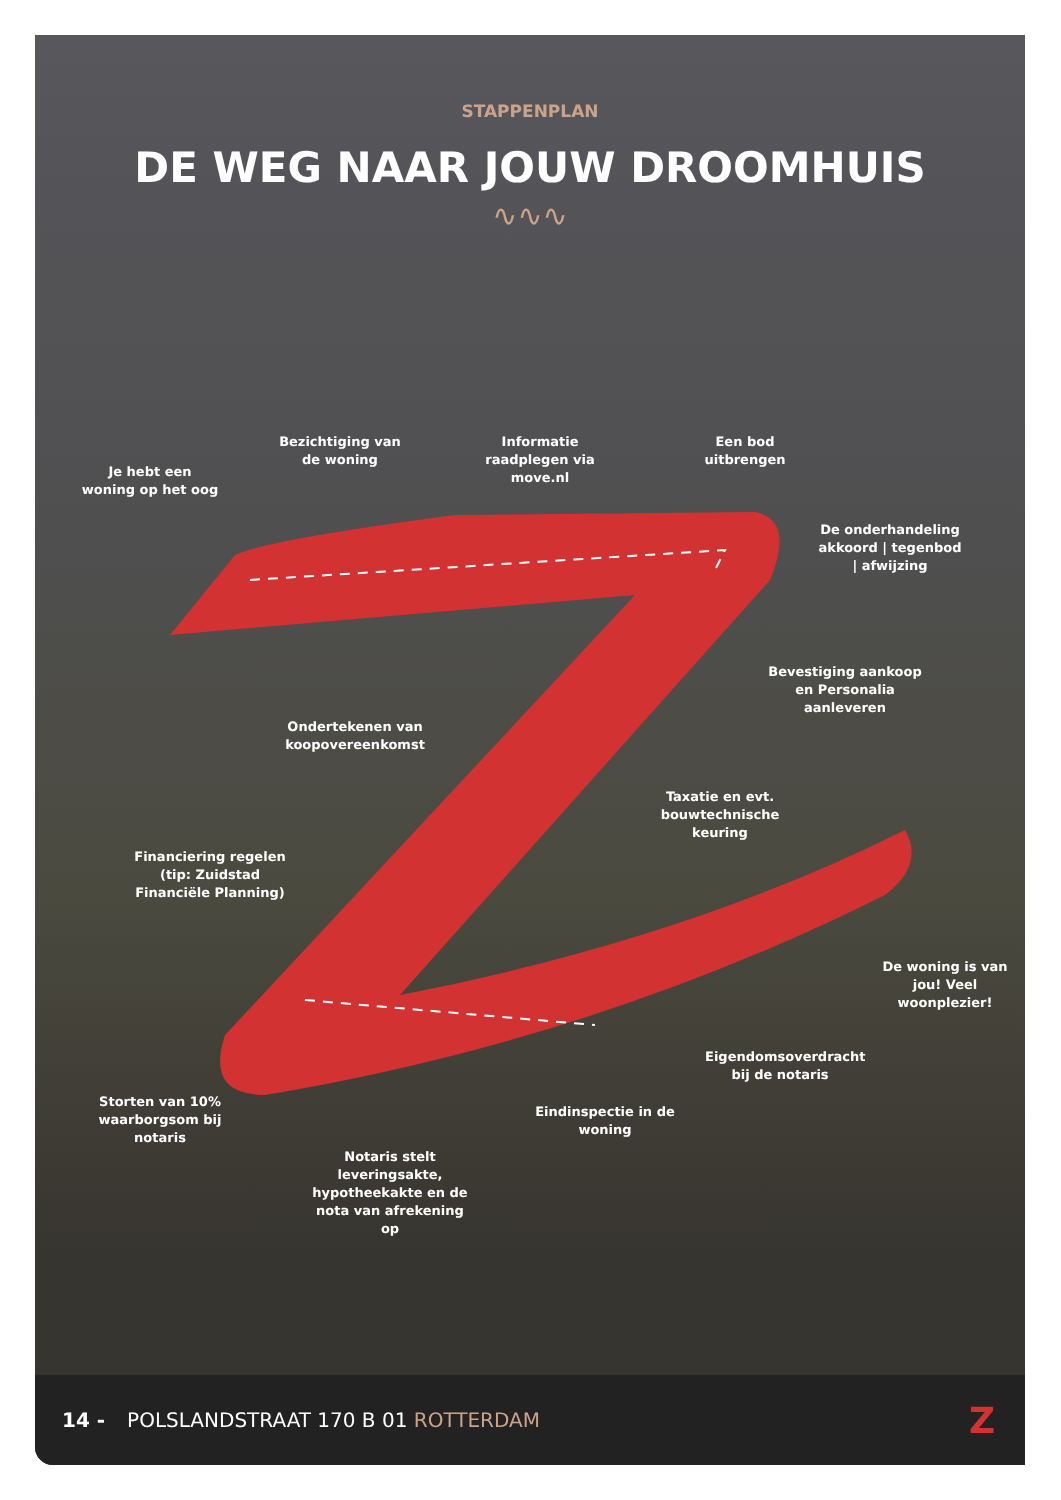STAPPENPLAN
DE WEG NAAR JOUW DROOMHUIS
∿∿∿
Bezichtiging van de woning
Informatie raadplegen via move.nl
Een bod uitbrengen
Je hebt een woning op het oog
De onderhandeling akkoord | tegenbod | afwijzing
Bevestiging aankoop en Personalia aanleveren
Ondertekenen van koopovereenkomst
Taxatie en evt. bouwtechnische keuring
Financiering regelen (tip: Zuidstad Financiële Planning)
De woning is van jou! Veel woonplezier!
Eigendomsoverdracht bij de notaris
Storten van 10% waarborgsom bij notaris
Eindinspectie in de woning
Notaris stelt leveringsakte, hypotheekakte en de nota van afrekening op
14 - POLSLANDSTRAAT 170 B 01 ROTTERDAM Z